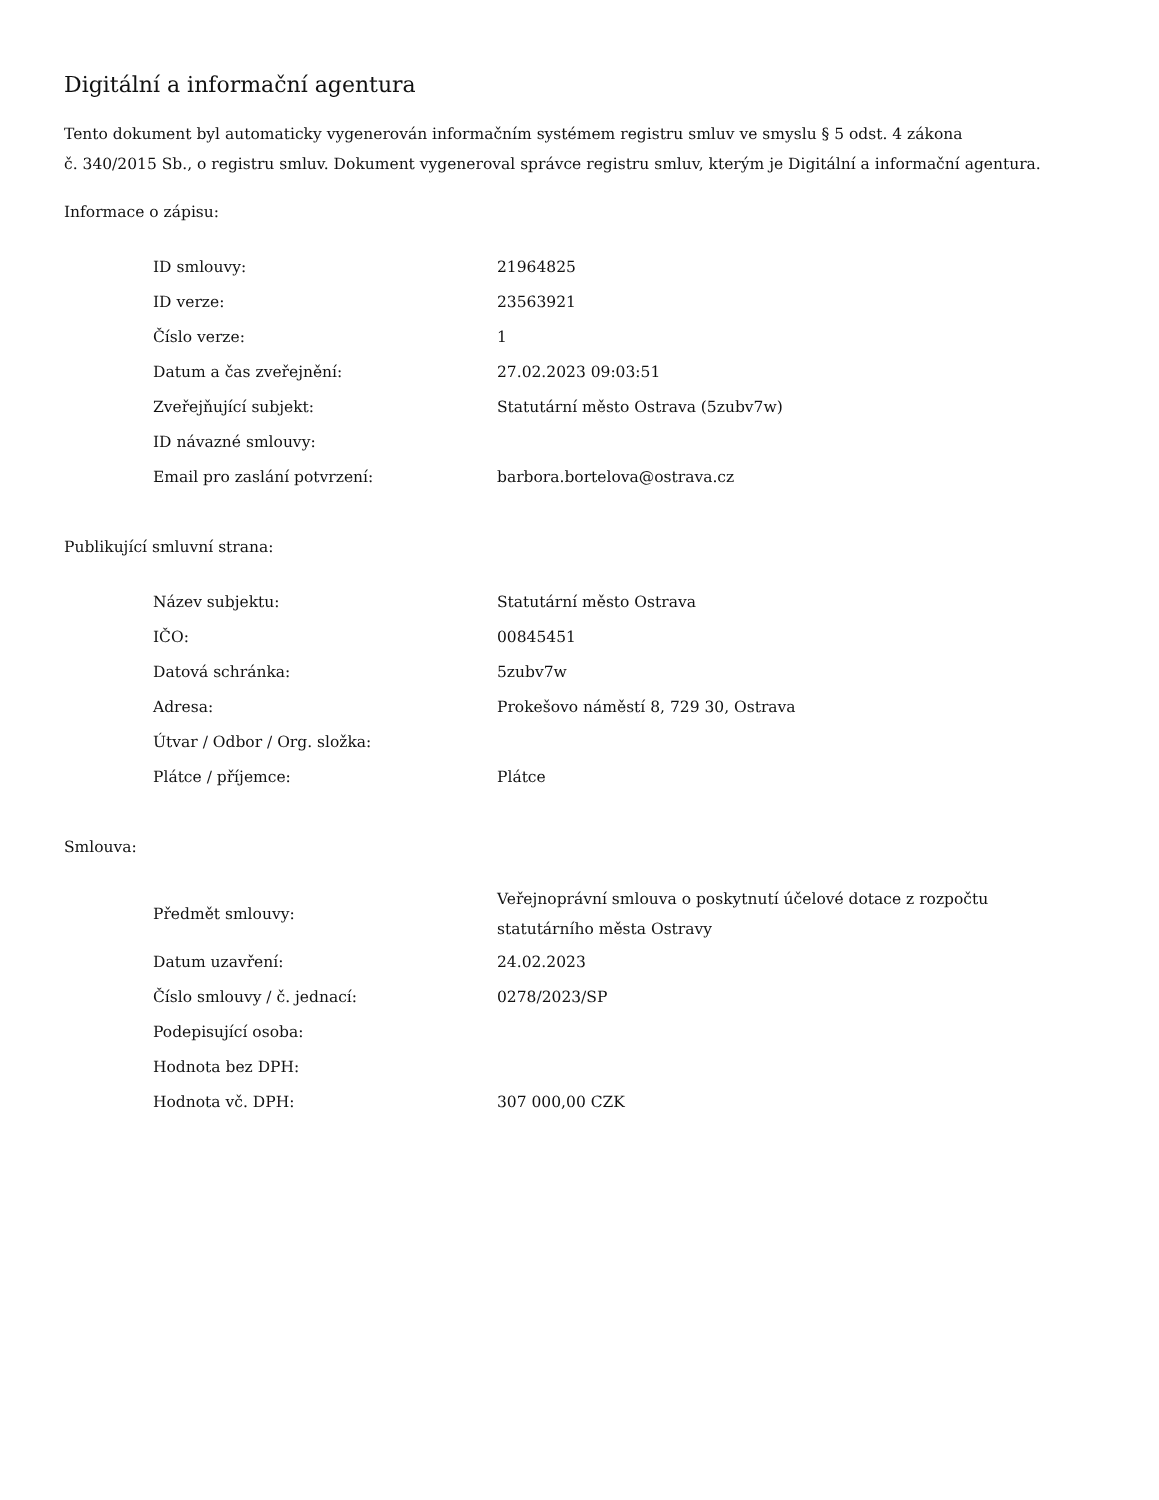Digitální a informační agentura
Tento dokument byl automaticky vygenerován informačním systémem registru smluv ve smyslu § 5 odst. 4 zákona
č. 340/2015 Sb., o registru smluv. Dokument vygeneroval správce registru smluv, kterým je Digitální a informační agentura.
Informace o zápisu:
| ID smlouvy: | 21964825 |
| ID verze: | 23563921 |
| Číslo verze: | 1 |
| Datum a čas zveřejnění: | 27.02.2023 09:03:51 |
| Zveřejňující subjekt: | Statutární město Ostrava (5zubv7w) |
| ID návazné smlouvy: | |
| Email pro zaslání potvrzení: | barbora.bortelova@ostrava.cz |
Publikující smluvní strana:
| Název subjektu: | Statutární město Ostrava |
| IČO: | 00845451 |
| Datová schránka: | 5zubv7w |
| Adresa: | Prokešovo náměstí 8, 729 30, Ostrava |
| Útvar / Odbor / Org. složka: | |
| Plátce / příjemce: | Plátce |
Smlouva:
| Předmět smlouvy: | Veřejnoprávní smlouva o poskytnutí účelové dotace z rozpočtu statutárního města Ostravy |
| Datum uzavření: | 24.02.2023 |
| Číslo smlouvy / č. jednací: | 0278/2023/SP |
| Podepisující osoba: | |
| Hodnota bez DPH: | |
| Hodnota vč. DPH: | 307 000,00 CZK |